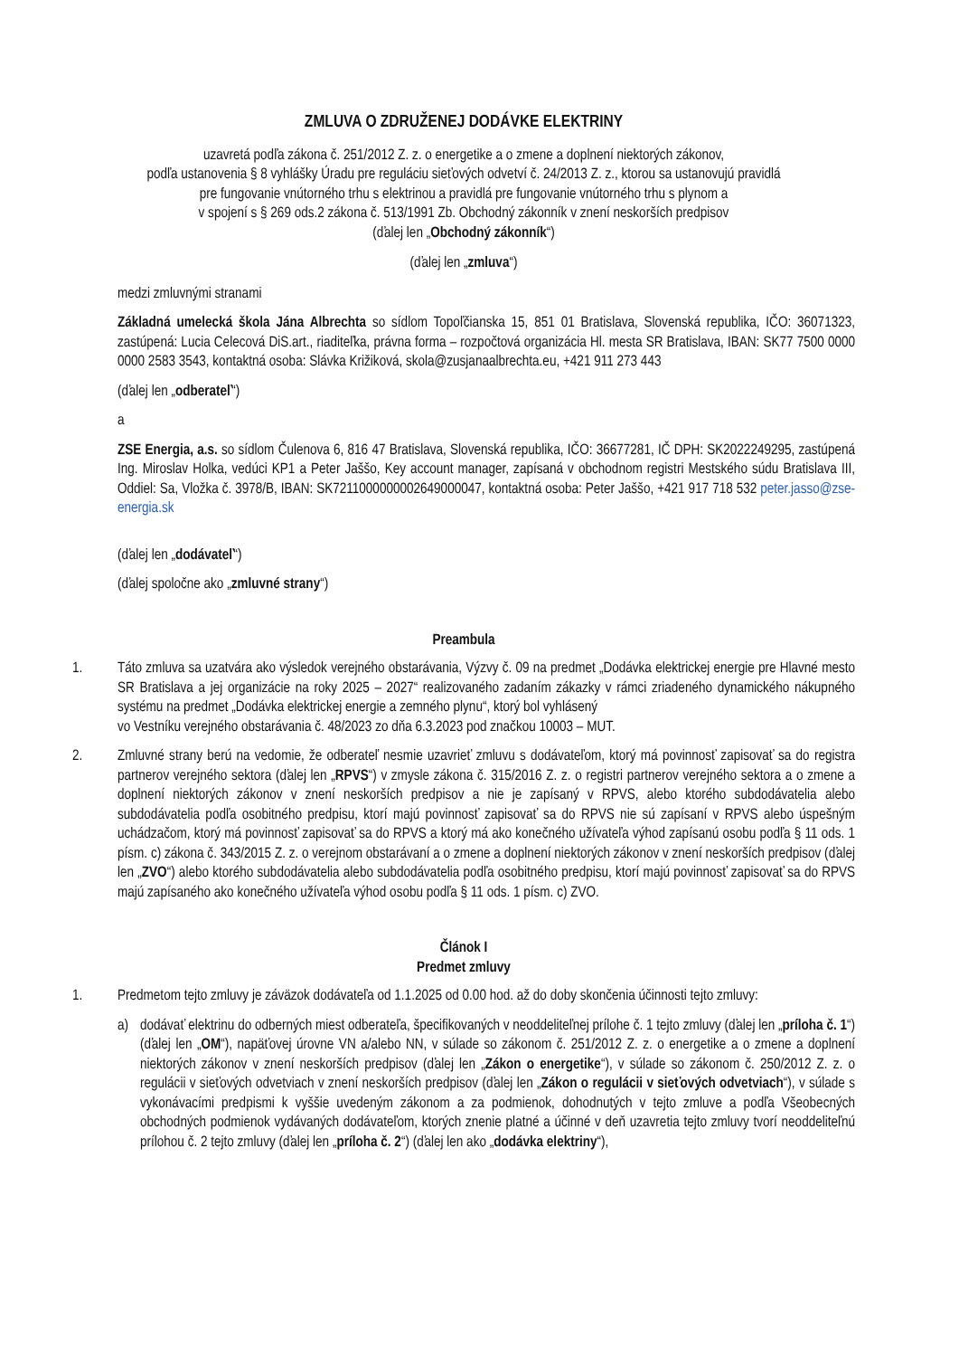ZMLUVA O ZDRUŽENEJ DODÁVKE ELEKTRINY
uzavretá podľa zákona č. 251/2012 Z. z. o energetike a o zmene a doplnení niektorých zákonov,
podľa ustanovenia § 8 vyhlášky Úradu pre reguláciu sieťových odvetví č. 24/2013 Z. z., ktorou sa ustanovujú pravidlá
pre fungovanie vnútorného trhu s elektrinou a pravidlá pre fungovanie vnútorného trhu s plynom a
v spojení s § 269 ods.2 zákona č. 513/1991 Zb. Obchodný zákonník v znení neskorších predpisov
(ďalej len „Obchodný zákonník“)
(ďalej len „zmluva“)
medzi zmluvnými stranami
Základná umelecká škola Jána Albrechta so sídlom Topoľčianska 15, 851 01 Bratislava, Slovenská republika, IČO: 36071323, zastúpená: Lucia Celecová DiS.art., riaditeľka, právna forma – rozpočtová organizácia Hl. mesta SR Bratislava, IBAN: SK77 7500 0000 0000 2583 3543, kontaktná osoba: Slávka Križiková, skola@zusjanaalbrechta.eu, +421 911 273 443
(ďalej len „odberateľ“)
a
ZSE Energia, a.s. so sídlom Čulenova 6, 816 47 Bratislava, Slovenská republika, IČO: 36677281, IČ DPH: SK2022249295, zastúpená Ing. Miroslav Holka, vedúci KP1 a Peter Jaššo, Key account manager, zapísaná v obchodnom registri Mestského súdu Bratislava III, Oddiel: Sa, Vložka č. 3978/B, IBAN: SK7211000000002649000047, kontaktná osoba: Peter Jaššo, +421 917 718 532 peter.jasso@zse-energia.sk
(ďalej len „dodávateľ“)
(ďalej spoločne ako „zmluvné strany“)
Preambula
1. Táto zmluva sa uzatvára ako výsledok verejného obstarávania, Výzvy č. 09 na predmet „Dodávka elektrickej energie pre Hlavné mesto SR Bratislava a jej organizácie na roky 2025 – 2027“ realizovaného zadaním zákazky v rámci zriadeného dynamického nákupného systému na predmet „Dodávka elektrickej energie a zemného plynu“, ktorý bol vyhlásený
vo Vestníku verejného obstarávania č. 48/2023 zo dňa 6.3.2023 pod značkou 10003 – MUT.
2. Zmluvné strany berú na vedomie, že odberateľ nesmie uzavrieť zmluvu s dodávateľom, ktorý má povinnosť zapisovať sa do registra partnerov verejného sektora (ďalej len „RPVS“) v zmysle zákona č. 315/2016 Z. z. o registri partnerov verejného sektora a o zmene a doplnení niektorých zákonov v znení neskorších predpisov a nie je zapísaný v RPVS, alebo ktorého subdodávatelia alebo subdodávatelia podľa osobitného predpisu, ktorí majú povinnosť zapisovať sa do RPVS nie sú zapísaní v RPVS alebo úspešným uchádzačom, ktorý má povinnosť zapisovať sa do RPVS a ktorý má ako konečného užívateľa výhod zapísanú osobu podľa § 11 ods. 1 písm. c) zákona č. 343/2015 Z. z. o verejnom obstarávaní a o zmene a doplnení niektorých zákonov v znení neskorších predpisov (ďalej len „ZVO“) alebo ktorého subdodávatelia alebo subdodávatelia podľa osobitného predpisu, ktorí majú povinnosť zapisovať sa do RPVS majú zapísaného ako konečného užívateľa výhod osobu podľa § 11 ods. 1 písm. c) ZVO.
Článok I
Predmet zmluvy
1. Predmetom tejto zmluvy je záväzok dodávateľa od 1.1.2025 od 0.00 hod. až do doby skončenia účinnosti tejto zmluvy:
a) dodávať elektrinu do odberných miest odberateľa, špecifikovaných v neoddeliteľnej prílohe č. 1 tejto zmluvy (ďalej len „príloha č. 1“) (ďalej len „OM“), napäťovej úrovne VN a/alebo NN, v súlade so zákonom č. 251/2012 Z. z. o energetike a o zmene a doplnení niektorých zákonov v znení neskorších predpisov (ďalej len „Zákon o energetike“), v súlade so zákonom č. 250/2012 Z. z. o regulácii v sieťových odvetviach v znení neskorších predpisov (ďalej len „Zákon o regulácii v sieťových odvetviach“), v súlade s vykonávacími predpismi k vyššie uvedeným zákonom a za podmienok, dohodnutých v tejto zmluve a podľa Všeobecných obchodných podmienok vydávaných dodávateľom, ktorých znenie platné a účinné v deň uzavretia tejto zmluvy tvorí neoddeliteľnú prílohou č. 2 tejto zmluvy (ďalej len „príloha č. 2“) (ďalej len ako „dodávka elektriny“),